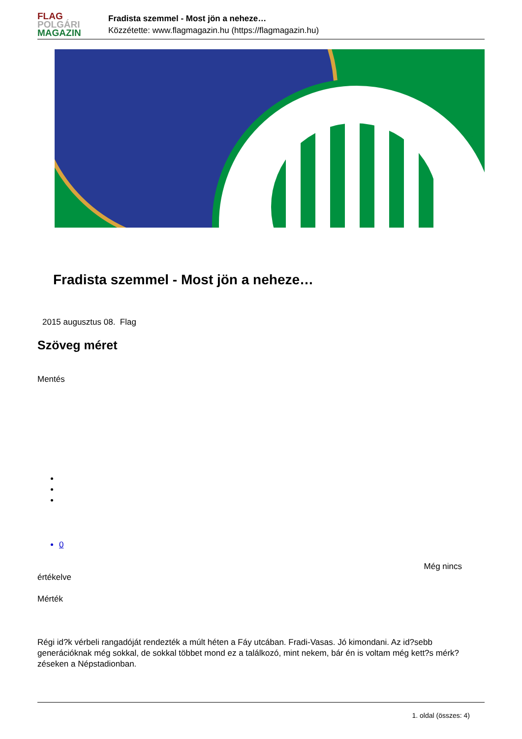FLAG
POLGÁRI
MAGAZIN
Fradista szemmel - Most jön a neheze…
Közzétette: www.flagmagazin.hu (https://flagmagazin.hu)
Fradista szemmel - Most jön a neheze…
2015 augusztus 08. Flag
Szöveg méret
Mentés
0
Még nincs
értékelve
Mérték
Régi id?k vérbeli rangadóját rendezték a múlt héten a Fáy utcában. Fradi-Vasas. Jó kimondani. Az id?sebb generációknak még sokkal, de sokkal többet mond ez a találkozó, mint nekem, bár én is voltam még kett?s mérk?zéseken a Népstadionban.
1. oldal (összes: 4)